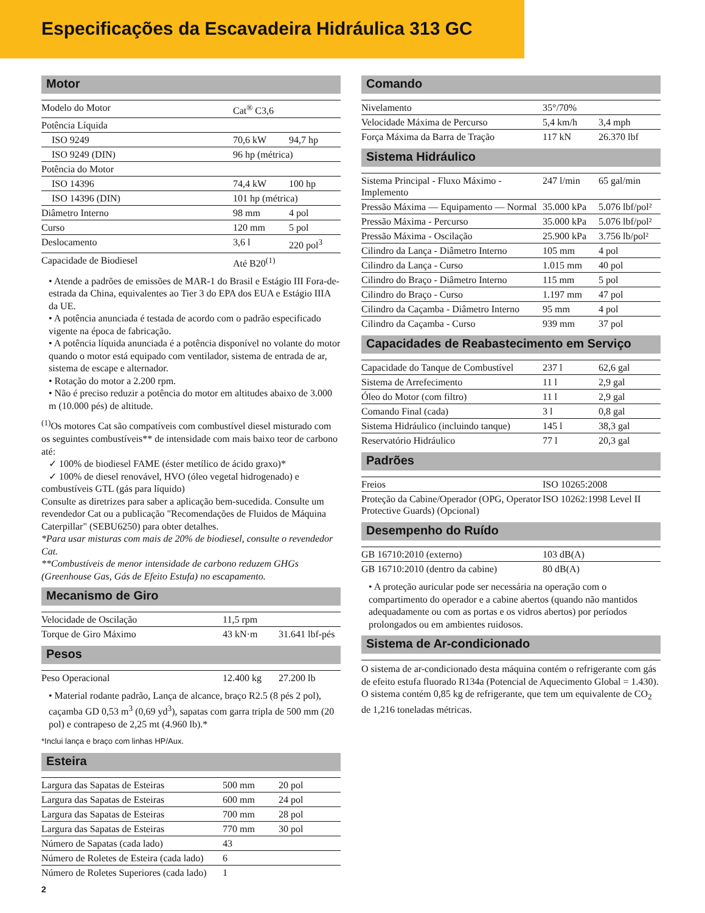Especificações da Escavadeira Hidráulica 313 GC
Motor
| Modelo do Motor | Cat<sup>®</sup> C3,6 | |
| Potência Líquida | | |
| ISO 9249 | 70,6 kW | 94,7 hp |
| ISO 9249 (DIN) | 96 hp (métrica) | |
| Potência do Motor | | |
| ISO 14396 | 74,4 kW | 100 hp |
| ISO 14396 (DIN) | 101 hp (métrica) | |
| Diâmetro Interno | 98 mm | 4 pol |
| Curso | 120 mm | 5 pol |
| Deslocamento | 3,6 l | 220 pol<sup>3</sup> |
| Capacidade de Biodiesel | Até B20<sup>(1)</sup> | |
• Atende a padrões de emissões de MAR-1 do Brasil e Estágio III Fora-de-estrada da China, equivalentes ao Tier 3 do EPA dos EUA e Estágio IIIA da UE.
• A potência anunciada é testada de acordo com o padrão especificado vigente na época de fabricação.
• A potência líquida anunciada é a potência disponível no volante do motor quando o motor está equipado com ventilador, sistema de entrada de ar, sistema de escape e alternador.
• Rotação do motor a 2.200 rpm.
• Não é preciso reduzir a potência do motor em altitudes abaixo de 3.000 m (10.000 pés) de altitude.
<sup>(1)</sup> Os motores Cat são compatíveis com combustível diesel misturado com os seguintes combustíveis** de intensidade com mais baixo teor de carbono até:
✓ 100% de biodiesel FAME (éster metílico de ácido graxo)*
✓ 100% de diesel renovável, HVO (óleo vegetal hidrogenado) e combustíveis GTL (gás para líquido)
Consulte as diretrizes para saber a aplicação bem-sucedida. Consulte um revendedor Cat ou a publicação "Recomendações de Fluidos de Máquina Caterpillar" (SEBU6250) para obter detalhes.
*Para usar misturas com mais de 20% de biodiesel, consulte o revendedor Cat.
**Combustíveis de menor intensidade de carbono reduzem GHGs (Greenhouse Gas, Gás de Efeito Estufa) no escapamento.
Mecanismo de Giro
| Velocidade de Oscilação | 11,5 rpm | |
| Torque de Giro Máximo | 43 kN·m | 31.641 lbf-pés |
Pesos
| Peso Operacional | 12.400 kg | 27.200 lb |
• Material rodante padrão, Lança de alcance, braço R2.5 (8 pés 2 pol), caçamba GD 0,53 m<sup>3</sup> (0,69 yd<sup>3</sup>), sapatas com garra tripla de 500 mm (20 pol) e contrapeso de 2,25 mt (4.960 lb).*
*Inclui lança e braço com linhas HP/Aux.
Esteira
| Largura das Sapatas de Esteiras | 500 mm | 20 pol |
| Largura das Sapatas de Esteiras | 600 mm | 24 pol |
| Largura das Sapatas de Esteiras | 700 mm | 28 pol |
| Largura das Sapatas de Esteiras | 770 mm | 30 pol |
| Número de Sapatas (cada lado) | 43 | |
| Número de Roletes de Esteira (cada lado) | 6 | |
| Número de Roletes Superiores (cada lado) | 1 | |
2
Comando
| Nivelamento | 35°/70% | |
| Velocidade Máxima de Percurso | 5,4 km/h | 3,4 mph |
| Força Máxima da Barra de Tração | 117 kN | 26.370 lbf |
Sistema Hidráulico
| Sistema Principal - Fluxo Máximo - Implemento | 247 l/min | 65 gal/min |
| Pressão Máxima — Equipamento — Normal | 35.000 kPa | 5.076 lbf/pol² |
| Pressão Máxima - Percurso | 35.000 kPa | 5.076 lbf/pol² |
| Pressão Máxima - Oscilação | 25.900 kPa | 3.756 lb/pol² |
| Cilindro da Lança - Diâmetro Interno | 105 mm | 4 pol |
| Cilindro da Lança - Curso | 1.015 mm | 40 pol |
| Cilindro do Braço - Diâmetro Interno | 115 mm | 5 pol |
| Cilindro do Braço - Curso | 1.197 mm | 47 pol |
| Cilindro da Caçamba - Diâmetro Interno | 95 mm | 4 pol |
| Cilindro da Caçamba - Curso | 939 mm | 37 pol |
Capacidades de Reabastecimento em Serviço
| Capacidade do Tanque de Combustível | 237 l | 62,6 gal |
| Sistema de Arrefecimento | 11 l | 2,9 gal |
| Óleo do Motor (com filtro) | 11 l | 2,9 gal |
| Comando Final (cada) | 3 l | 0,8 gal |
| Sistema Hidráulico (incluindo tanque) | 145 l | 38,3 gal |
| Reservatório Hidráulico | 77 l | 20,3 gal |
Padrões
| Freios | ISO 10265:2008 |
| Proteção da Cabine/Operador (OPG, Operator Protective Guards) (Opcional) | ISO 10262:1998 Level II |
Desempenho do Ruído
| GB 16710:2010 (externo) | 103 dB(A) |
| GB 16710:2010 (dentro da cabine) | 80 dB(A) |
• A proteção auricular pode ser necessária na operação com o compartimento do operador e a cabine abertos (quando não mantidos adequadamente ou com as portas e os vidros abertos) por períodos prolongados ou em ambientes ruidosos.
Sistema de Ar-condicionado
O sistema de ar-condicionado desta máquina contém o refrigerante com gás de efeito estufa fluorado R134a (Potencial de Aquecimento Global = 1.430). O sistema contém 0,85 kg de refrigerante, que tem um equivalente de CO<sub>2</sub> de 1,216 toneladas métricas.